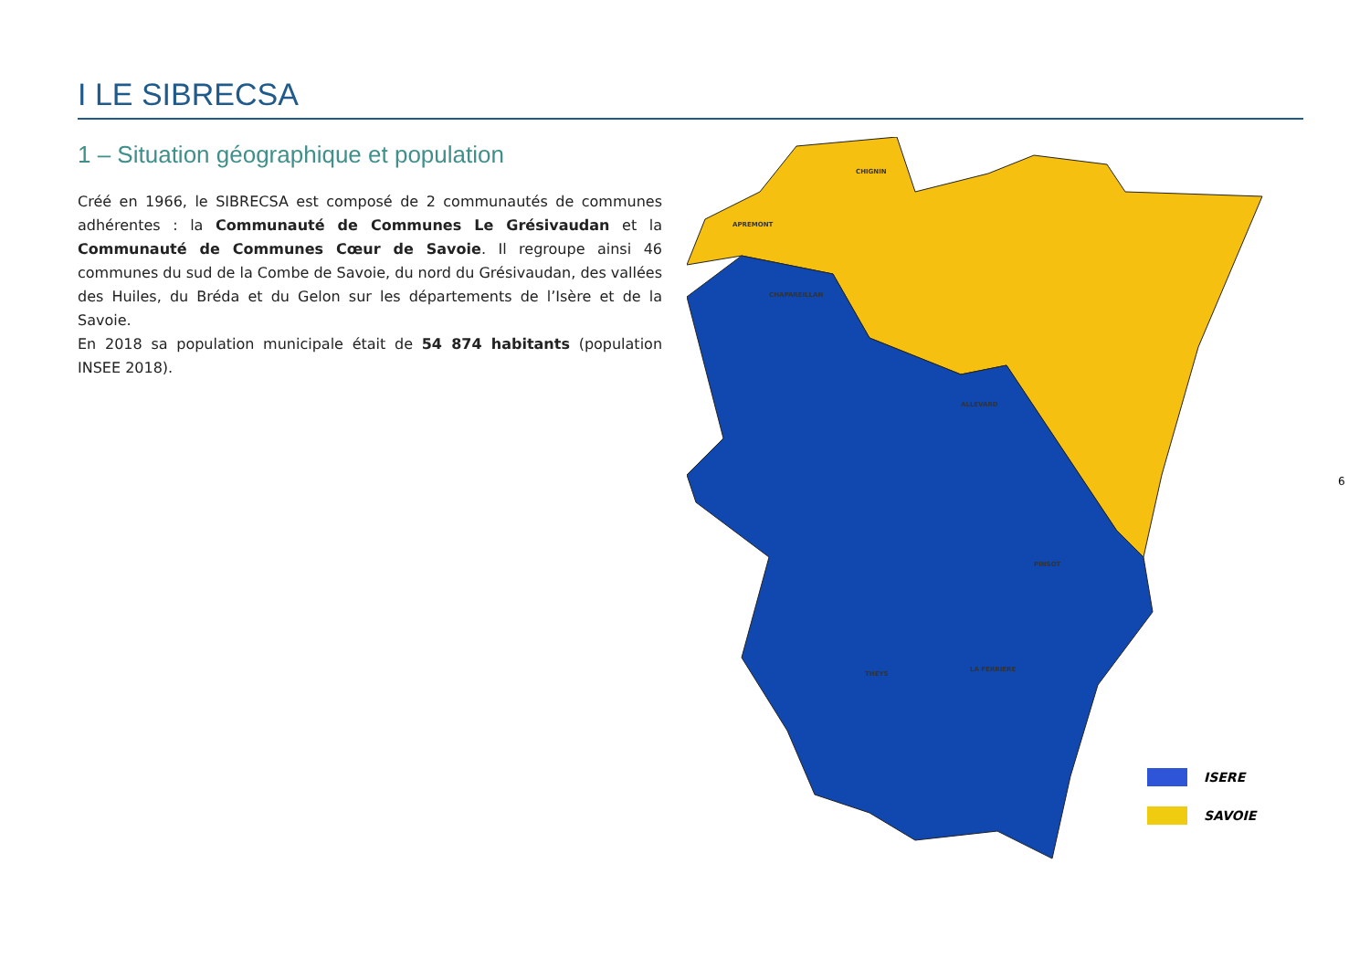I LE SIBRECSA
1 – Situation géographique et population
Créé en 1966, le SIBRECSA est composé de 2 communautés de communes adhérentes : la Communauté de Communes Le Grésivaudan et la Communauté de Communes Cœur de Savoie. Il regroupe ainsi 46 communes du sud de la Combe de Savoie, du nord du Grésivaudan, des vallées des Huiles, du Bréda et du Gelon sur les départements de l’Isère et de la Savoie.
En 2018 sa population municipale était de 54 874 habitants (population INSEE 2018).
CHIGNIN
APREMONT
CHAPAREILLAN
ALLEVARD
PINSOT
LA FERRIERE
THEYS
ISERE
SAVOIE
6